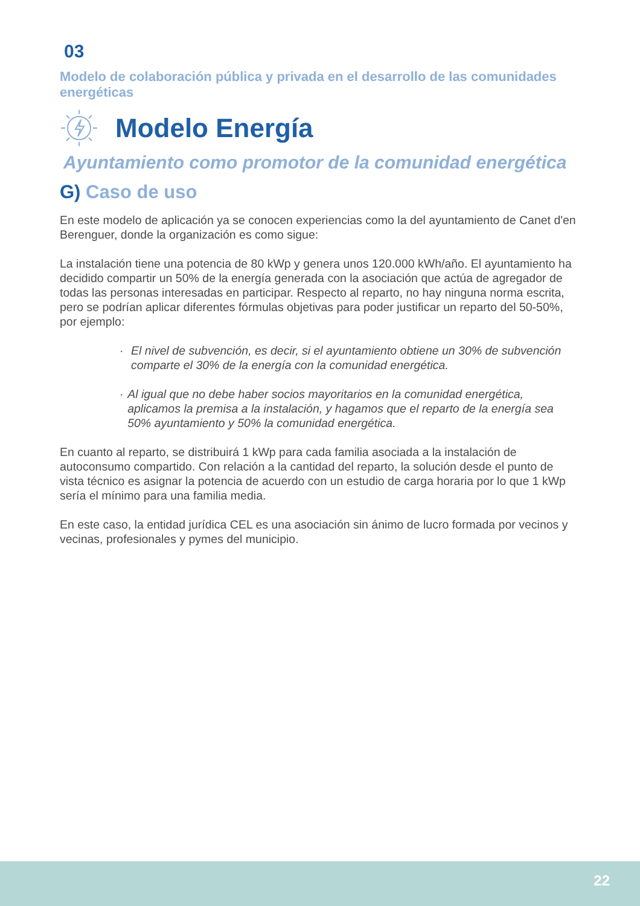03
Modelo de colaboración pública y privada en el desarrollo de las comunidades energéticas
Modelo Energía
Ayuntamiento como promotor de la comunidad energética
G) Caso de uso
En este modelo de aplicación ya se conocen experiencias como la del ayuntamiento de Canet d'en Berenguer, donde la organización es como sigue:
La instalación tiene una potencia de 80 kWp y genera unos 120.000 kWh/año. El ayuntamiento ha decidido compartir un 50% de la energía generada con la asociación que actúa de agregador de todas las personas interesadas en participar. Respecto al reparto, no hay ninguna norma escrita, pero se podrían aplicar diferentes fórmulas objetivas para poder justificar un reparto del 50-50%, por ejemplo:
· El nivel de subvención, es decir, si el ayuntamiento obtiene un 30% de subvención comparte el 30% de la energía con la comunidad energética.
· Al igual que no debe haber socios mayoritarios en la comunidad energética, aplicamos la premisa a la instalación, y hagamos que el reparto de la energía sea 50% ayuntamiento y 50% la comunidad energética.
En cuanto al reparto, se distribuirá 1 kWp para cada familia asociada a la instalación de autoconsumo compartido. Con relación a la cantidad del reparto, la solución desde el punto de vista técnico es asignar la potencia de acuerdo con un estudio de carga horaria por lo que 1 kWp sería el mínimo para una familia media.
En este caso, la entidad jurídica CEL es una asociación sin ánimo de lucro formada por vecinos y vecinas, profesionales y pymes del municipio.
22